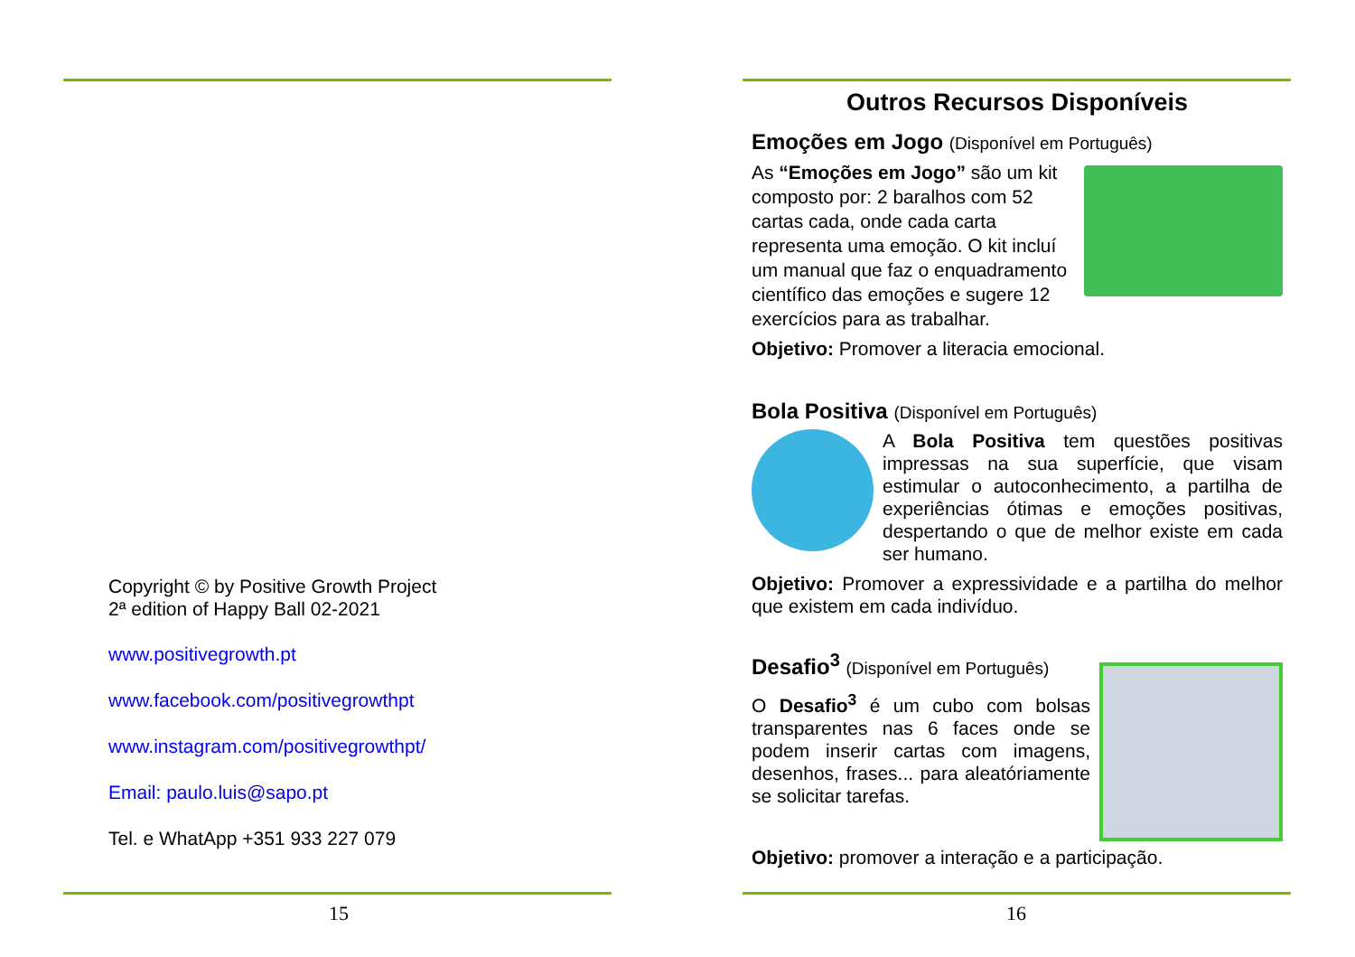Copyright © by Positive Growth Project
2ª edition of Happy Ball 02-2021
www.positivegrowth.pt
www.facebook.com/positivegrowthpt
www.instagram.com/positivegrowthpt/
Email: paulo.luis@sapo.pt
Tel. e WhatApp +351 933 227 079
15
Outros Recursos Disponíveis
Emoções em Jogo (Disponível em Português)
As “Emoções em Jogo” são um kit composto por: 2 baralhos com 52 cartas cada, onde cada carta representa uma emoção. O kit incluí um manual que faz o enquadramento científico das emoções e sugere 12 exercícios para as trabalhar.
Objetivo: Promover a literacia emocional.
Bola Positiva (Disponível em Português)
A Bola Positiva tem questões positivas impressas na sua superfície, que visam estimular o autoconhecimento, a partilha de experiências ótimas e emoções positivas, despertando o que de melhor existe em cada ser humano.
Objetivo: Promover a expressividade e a partilha do melhor que existem em cada indivíduo.
Desafio<sup>3</sup> (Disponível em Português)
O Desafio<sup>3</sup> é um cubo com bolsas transparentes nas 6 faces onde se podem inserir cartas com imagens, desenhos, frases... para aleatóriamente se solicitar tarefas.
Objetivo: promover a interação e a participação.
16